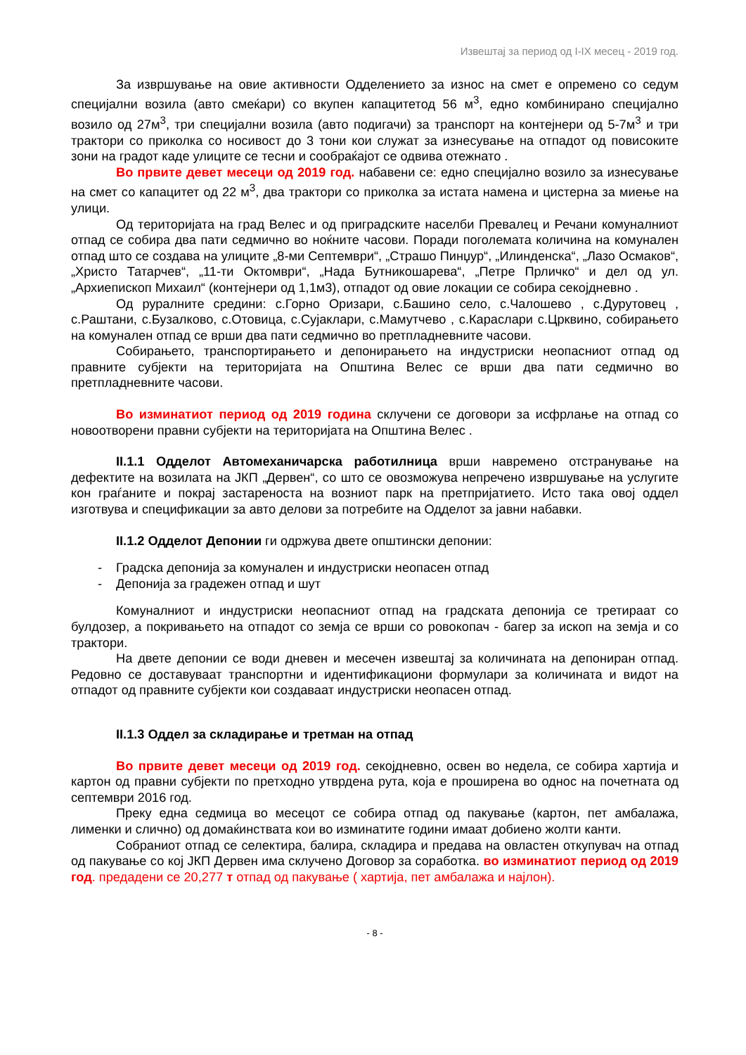Извештај за период од I-IX месец - 2019 год.
За извршување на овие активности Одделението за износ на смет е опремено со седум специјални возила (авто смеќари) со вкупен капацитетод 56 м<sup>3</sup>, едно комбинирано специјално возило од 27м<sup>3</sup>, три специјални возила (авто подигачи) за транспорт на контејнери од 5-7м<sup>3</sup> и три трактори со приколка со носивост до 3 тони кои служат за изнесување на отпадот од повисоките зони на градот каде улиците се тесни и сообраќајот се одвива отежнато .
Во првите девет месеци од 2019 год. набавени се: едно специјално возило за изнесување на смет со капацитет од 22 м<sup>3</sup>, два трактори со приколка за истата намена и цистерна за миење на улици.
Од територијата на град Велес и од приградските населби Превалец и Речани комуналниот отпад се собира два пати седмично во ноќните часови. Поради поголемата количина на комунален отпад што се создава на улиците „8-ми Септември“, „Страшо Пинџур“, „Илинденска“, „Лазо Осмаков“, „Христо Татарчев“, „11-ти Октомври“, „Нада Бутникошарева“, „Петре Прличко“ и дел од ул. „Архиепископ Михаил“ (контејнери од 1,1м3), отпадот од овие локации се собира секојдневно .
Од руралните средини: с.Горно Оризари, с.Башино село, с.Чалошево , с.Дурутовец , с.Раштани, с.Бузалково, с.Отовица, с.Сујаклари, с.Мамутчево , с.Караслари с.Црквино, собирањето на комунален отпад се врши два пати седмично во претпладневните часови.
Собирањето, транспортирањето и депонирањето на индустриски неопасниот отпад од правните субјекти на територијата на Општина Велес се врши два пати седмично во претпладневните часови.
Во изминатиот период од 2019 година склучени се договори за исфрлање на отпад со новоотворени правни субјекти на територијата на Општина Велес .
II.1.1 Одделот Автомеханичарска работилница врши навремено отстранување на дефектите на возилата на ЈКП „Дервен“, со што се овозможува непречено извршување на услугите кон граѓаните и покрај застареноста на возниот парк на претпријатието. Исто така овој оддел изготвува и спецификации за авто делови за потребите на Одделот за јавни набавки.
II.1.2 Одделот Депонии ги одржува двете општински депонии:
- Градска депонија за комунален и индустриски неопасен отпад
- Депонија за градежен отпад и шут
Комуналниот и индустриски неопасниот отпад на градската депонија се третираат со булдозер, а покривањето на отпадот со земја се врши со ровокопач - багер за ископ на земја и со трактори.
На двете депонии се води дневен и месечен извештај за количината на депониран отпад. Редовно се доставуваат транспортни и идентификациони формулари за количината и видот на отпадот од правните субјекти кои создаваат индустриски неопасен отпад.
II.1.3 Оддел за складирање и третман на отпад
Во првите девет месеци од 2019 год. секојдневно, освен во недела, се собира хартија и картон од правни субјекти по претходно утврдена рута, која е проширена во однос на почетната од септември 2016 год.
Преку една седмица во месецот се собира отпад од пакување (картон, пет амбалажа, лименки и слично) од домаќинствата кои во изминатите години имаат добиено жолти канти.
Собраниот отпад се селектира, балира, складира и предава на овластен откупувач на отпад од пакување со кој ЈКП Дервен има склучено Договор за соработка. во изминатиот период од 2019 год. предадени се 20,277 т отпад од пакување ( хартија, пет амбалажа и најлон).
- 8 -